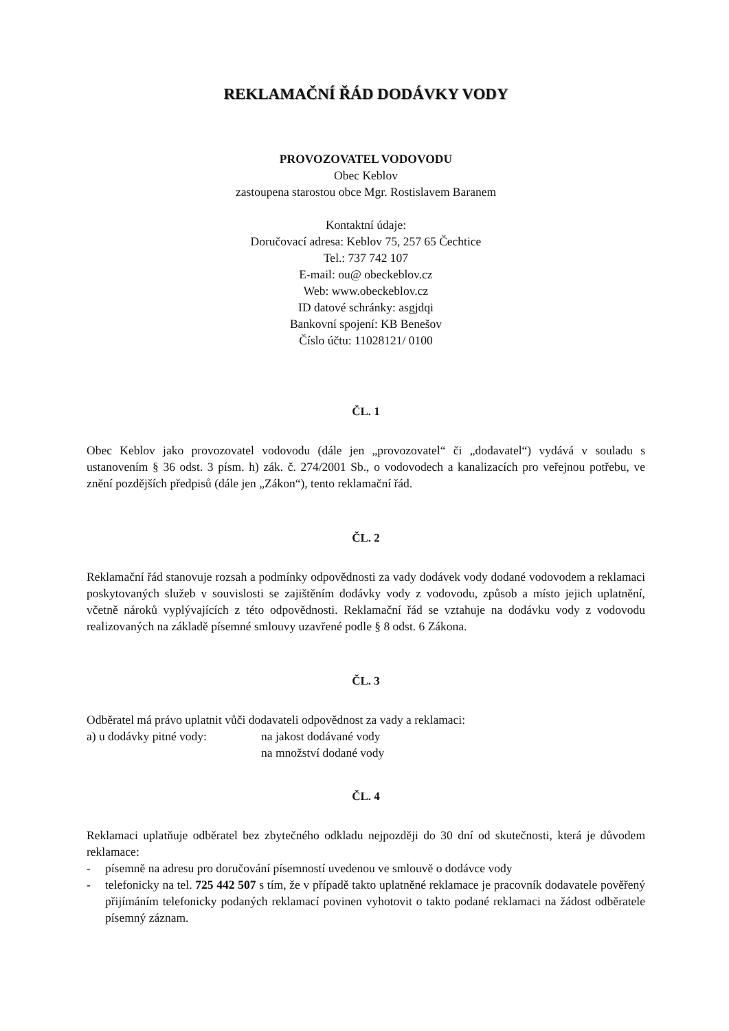REKLAMAČNÍ ŘÁD DODÁVKY VODY
PROVOZOVATEL VODOVODU
Obec Keblov
zastoupena starostou obce Mgr. Rostislavem Baranem
Kontaktní údaje:
Doručovací adresa: Keblov 75, 257 65 Čechtice
Tel.: 737 742 107
E-mail: ou@ obeckeblov.cz
Web: www.obeckeblov.cz
ID datové schránky: asgjdqi
Bankovní spojení: KB Benešov
Číslo účtu: 11028121/ 0100
ČL. 1
Obec Keblov jako provozovatel vodovodu (dále jen „provozovatel“ či „dodavatel“) vydává v souladu s ustanovením § 36 odst. 3 písm. h) zák. č. 274/2001 Sb., o vodovodech a kanalizacích pro veřejnou potřebu, ve znění pozdějších předpisů (dále jen „Zákon“), tento reklamační řád.
ČL. 2
Reklamační řád stanovuje rozsah a podmínky odpovědnosti za vady dodávek vody dodané vodovodem a reklamaci poskytovaných služeb v souvislosti se zajištěním dodávky vody z vodovodu, způsob a místo jejich uplatnění, včetně nároků vyplývajících z této odpovědnosti. Reklamační řád se vztahuje na dodávku vody z vodovodu realizovaných na základě písemné smlouvy uzavřené podle § 8 odst. 6 Zákona.
ČL. 3
Odběratel má právo uplatnit vůči dodavateli odpovědnost za vady a reklamaci:
a) u dodávky pitné vody: na jakost dodávané vody
na množství dodané vody
ČL. 4
Reklamaci uplatňuje odběratel bez zbytečného odkladu nejpozději do 30 dní od skutečnosti, která je důvodem reklamace:
- písemně na adresu pro doručování písemností uvedenou ve smlouvě o dodávce vody
- telefonicky na tel. 725 442 507 s tím, že v případě takto uplatněné reklamace je pracovník dodavatele pověřený přijímáním telefonicky podaných reklamací povinen vyhotovit o takto podané reklamaci na žádost odběratele písemný záznam.